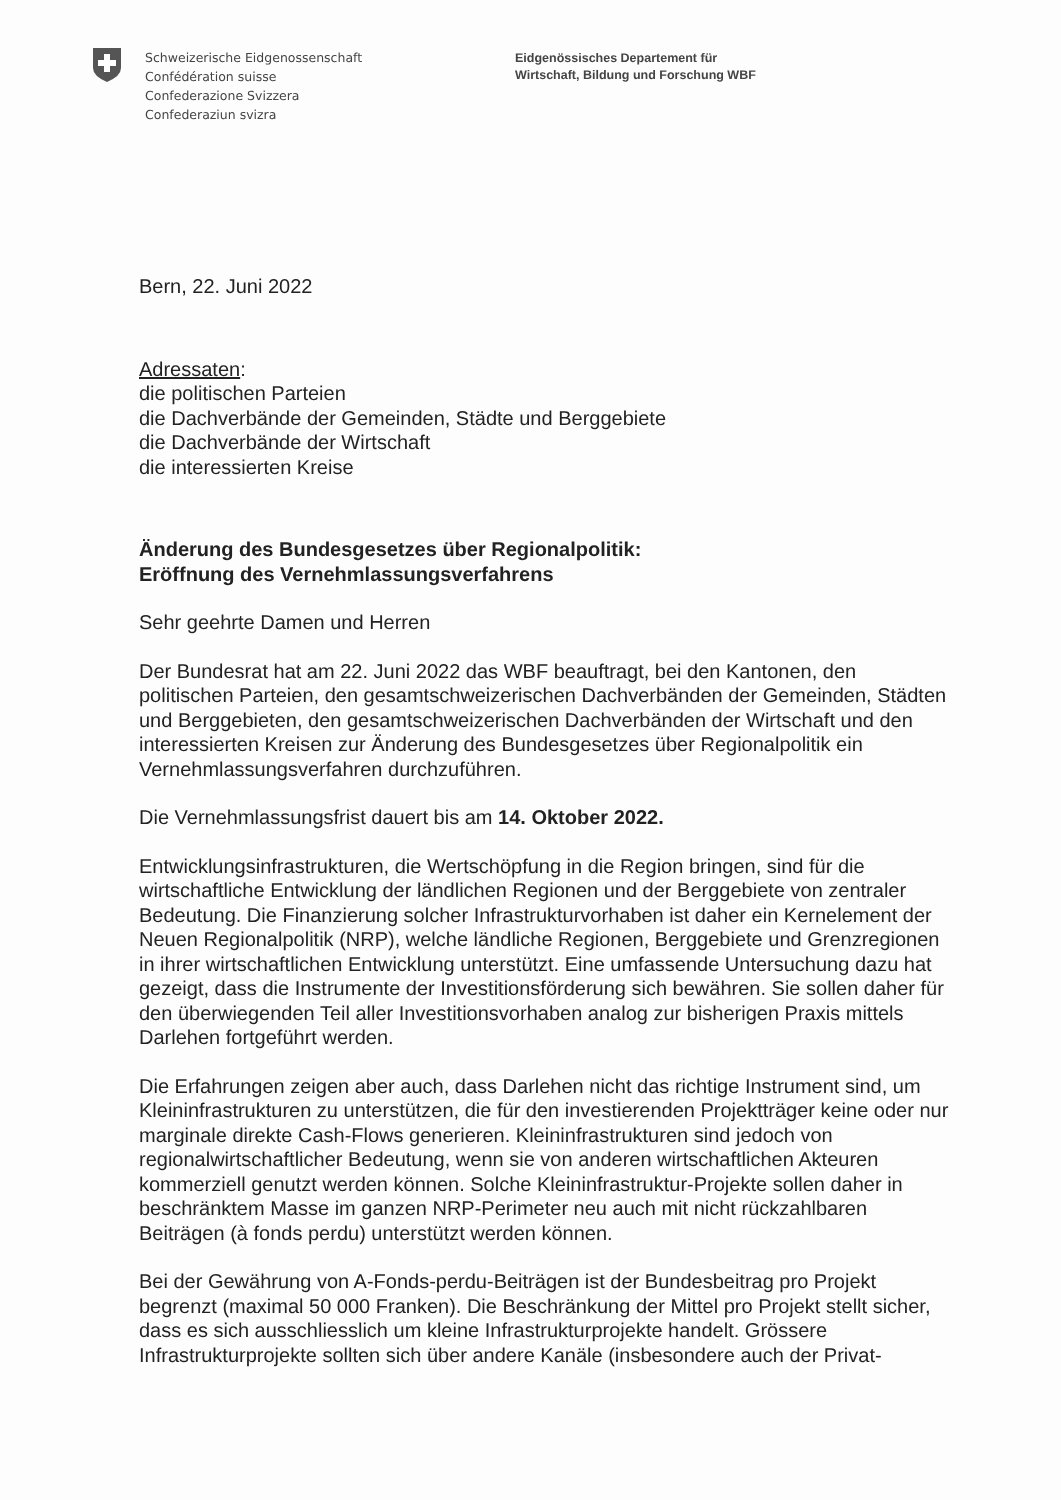Schweizerische Eidgenossenschaft
Confédération suisse
Confederazione Svizzera
Confederaziun svizra
Eidgenössisches Departement für
Wirtschaft, Bildung und Forschung WBF
Bern, 22. Juni 2022
Adressaten:
die politischen Parteien
die Dachverbände der Gemeinden, Städte und Berggebiete
die Dachverbände der Wirtschaft
die interessierten Kreise
Änderung des Bundesgesetzes über Regionalpolitik:
Eröffnung des Vernehmlassungsverfahrens
Sehr geehrte Damen und Herren
Der Bundesrat hat am 22. Juni 2022 das WBF beauftragt, bei den Kantonen, den politischen Parteien, den gesamtschweizerischen Dachverbänden der Gemeinden, Städten und Berggebieten, den gesamtschweizerischen Dachverbänden der Wirtschaft und den interessierten Kreisen zur Änderung des Bundesgesetzes über Regionalpolitik ein Vernehmlassungsverfahren durchzuführen.
Die Vernehmlassungsfrist dauert bis am 14. Oktober 2022.
Entwicklungsinfrastrukturen, die Wertschöpfung in die Region bringen, sind für die wirtschaftliche Entwicklung der ländlichen Regionen und der Berggebiete von zentraler Bedeutung. Die Finanzierung solcher Infrastrukturvorhaben ist daher ein Kernelement der Neuen Regionalpolitik (NRP), welche ländliche Regionen, Berggebiete und Grenzregionen in ihrer wirtschaftlichen Entwicklung unterstützt. Eine umfassende Untersuchung dazu hat gezeigt, dass die Instrumente der Investitionsförderung sich bewähren. Sie sollen daher für den überwiegenden Teil aller Investitionsvorhaben analog zur bisherigen Praxis mittels Darlehen fortgeführt werden.
Die Erfahrungen zeigen aber auch, dass Darlehen nicht das richtige Instrument sind, um Kleininfrastrukturen zu unterstützen, die für den investierenden Projektträger keine oder nur marginale direkte Cash-Flows generieren. Kleininfrastrukturen sind jedoch von regionalwirtschaftlicher Bedeutung, wenn sie von anderen wirtschaftlichen Akteuren kommerziell genutzt werden können. Solche Kleininfrastruktur-Projekte sollen daher in beschränktem Masse im ganzen NRP-Perimeter neu auch mit nicht rückzahlbaren Beiträgen (à fonds perdu) unterstützt werden können.
Bei der Gewährung von A-Fonds-perdu-Beiträgen ist der Bundesbeitrag pro Projekt begrenzt (maximal 50 000 Franken). Die Beschränkung der Mittel pro Projekt stellt sicher, dass es sich ausschliesslich um kleine Infrastrukturprojekte handelt. Grössere Infrastrukturprojekte sollten sich über andere Kanäle (insbesondere auch der Privat-